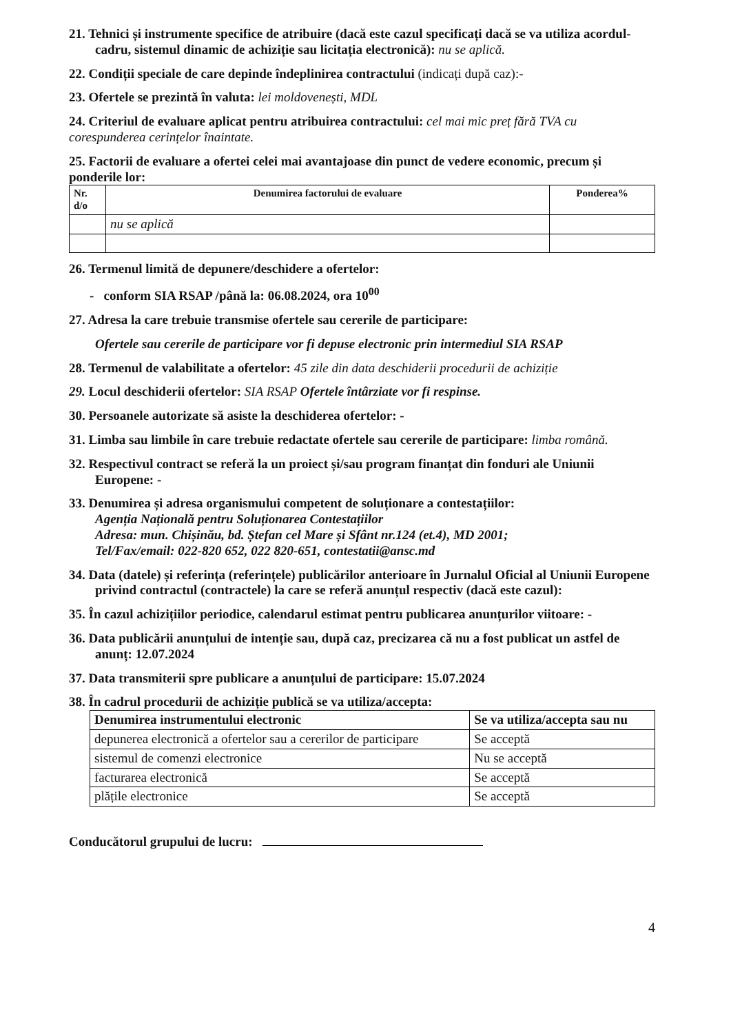21. Tehnici și instrumente specifice de atribuire (dacă este cazul specificați dacă se va utiliza acordul-cadru, sistemul dinamic de achiziție sau licitația electronică): nu se aplică.
22. Condiții speciale de care depinde îndeplinirea contractului (indicați după caz):-
23. Ofertele se prezintă în valuta: lei moldovenești, MDL
24. Criteriul de evaluare aplicat pentru atribuirea contractului: cel mai mic preț fără TVA cu corespunderea cerințelor înaintate.
25. Factorii de evaluare a ofertei celei mai avantajoase din punct de vedere economic, precum și ponderile lor:
| Nr. d/o | Denumirea factorului de evaluare | Ponderea% |
| --- | --- | --- |
| | nu se aplică | |
26. Termenul limită de depunere/deschidere a ofertelor:
- conform SIA RSAP /până la: 06.08.2024, ora 10<sup>00</sup>
27. Adresa la care trebuie transmise ofertele sau cererile de participare:
Ofertele sau cererile de participare vor fi depuse electronic prin intermediul SIA RSAP
28. Termenul de valabilitate a ofertelor: 45 zile din data deschiderii procedurii de achiziție
29. Locul deschiderii ofertelor: SIA RSAP Ofertele întârziate vor fi respinse.
30. Persoanele autorizate să asiste la deschiderea ofertelor: -
31. Limba sau limbile în care trebuie redactate ofertele sau cererile de participare: limba română.
32. Respectivul contract se referă la un proiect și/sau program finanțat din fonduri ale Uniunii Europene: -
33. Denumirea și adresa organismului competent de soluționare a contestațiilor:
Agenția Națională pentru Soluționarea Contestațiilor
Adresa: mun. Chișinău, bd. Ștefan cel Mare și Sfânt nr.124 (et.4), MD 2001;
Tel/Fax/email: 022-820 652, 022 820-651, contestatii@ansc.md
34. Data (datele) și referința (referințele) publicărilor anterioare în Jurnalul Oficial al Uniunii Europene privind contractul (contractele) la care se referă anunțul respectiv (dacă este cazul):
35. În cazul achizițiilor periodice, calendarul estimat pentru publicarea anunțurilor viitoare: -
36. Data publicării anunțului de intenție sau, după caz, precizarea că nu a fost publicat un astfel de anunț: 12.07.2024
37. Data transmiterii spre publicare a anunțului de participare: 15.07.2024
38. În cadrul procedurii de achiziție publică se va utiliza/accepta:
| Denumirea instrumentului electronic | Se va utiliza/accepta sau nu |
| --- | --- |
| depunerea electronică a ofertelor sau a cererilor de participare | Se acceptă |
| sistemul de comenzi electronice | Nu se acceptă |
| facturarea electronică | Se acceptă |
| plățile electronice | Se acceptă |
Conducătorul grupului de lucru:
4